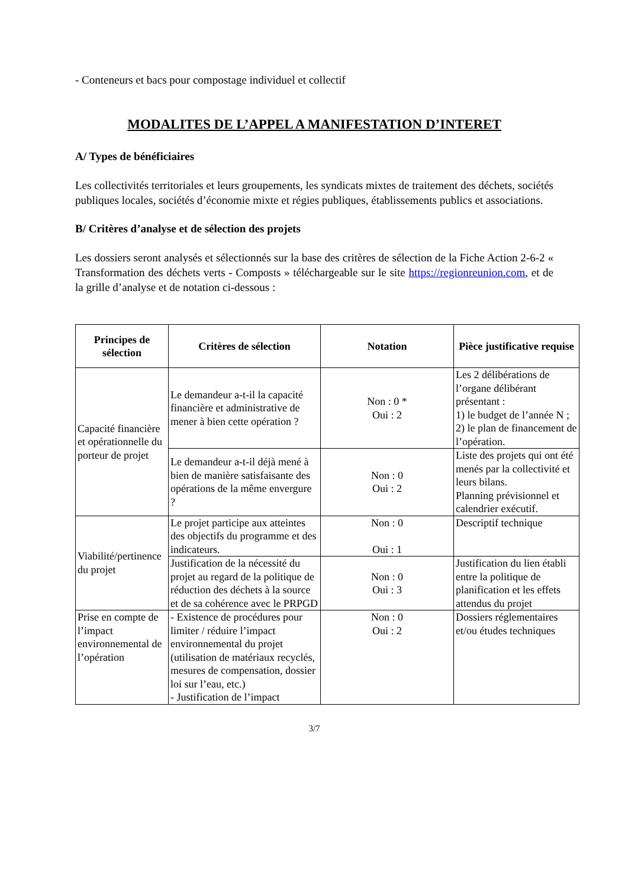- Conteneurs et bacs pour compostage individuel et collectif
MODALITES DE L’APPEL A MANIFESTATION D’INTERET
A/ Types de bénéficiaires
Les collectivités territoriales et leurs groupements, les syndicats mixtes de traitement des déchets, sociétés publiques locales, sociétés d’économie mixte et régies publiques, établissements publics et associations.
B/ Critères d’analyse et de sélection des projets
Les dossiers seront analysés et sélectionnés sur la base des critères de sélection de la Fiche Action 2-6-2 « Transformation des déchets verts - Composts » téléchargeable sur le site https://regionreunion.com, et de la grille d’analyse et de notation ci-dessous :
| Principes de sélection | Critères de sélection | Notation | Pièce justificative requise |
| --- | --- | --- | --- |
| Capacité financière et opérationnelle du porteur de projet | Le demandeur a-t-il la capacité financière et administrative de mener à bien cette opération ? | Non : 0 * Oui : 2 | Les 2 délibérations de l’organe délibérant présentant : 1) le budget de l’année N ; 2) le plan de financement de l’opération. |
| | Le demandeur a-t-il déjà mené à bien de manière satisfaisante des opérations de la même envergure ? | Non : 0 Oui : 2 | Liste des projets qui ont été menés par la collectivité et leurs bilans. Planning prévisionnel et calendrier exécutif. |
| Viabilité/pertinence du projet | Le projet participe aux atteintes des objectifs du programme et des indicateurs. | Non : 0 Oui : 1 | Descriptif technique |
| | Justification de la nécessité du projet au regard de la politique de réduction des déchets à la source et de sa cohérence avec le PRPGD | Non : 0 Oui : 3 | Justification du lien établi entre la politique de planification et les effets attendus du projet |
| Prise en compte de l’impact environnemental de l’opération | - Existence de procédures pour limiter / réduire l’impact environnemental du projet (utilisation de matériaux recyclés, mesures de compensation, dossier loi sur l’eau, etc.) - Justification de l’impact | Non : 0 Oui : 2 | Dossiers réglementaires et/ou études techniques |
3/7